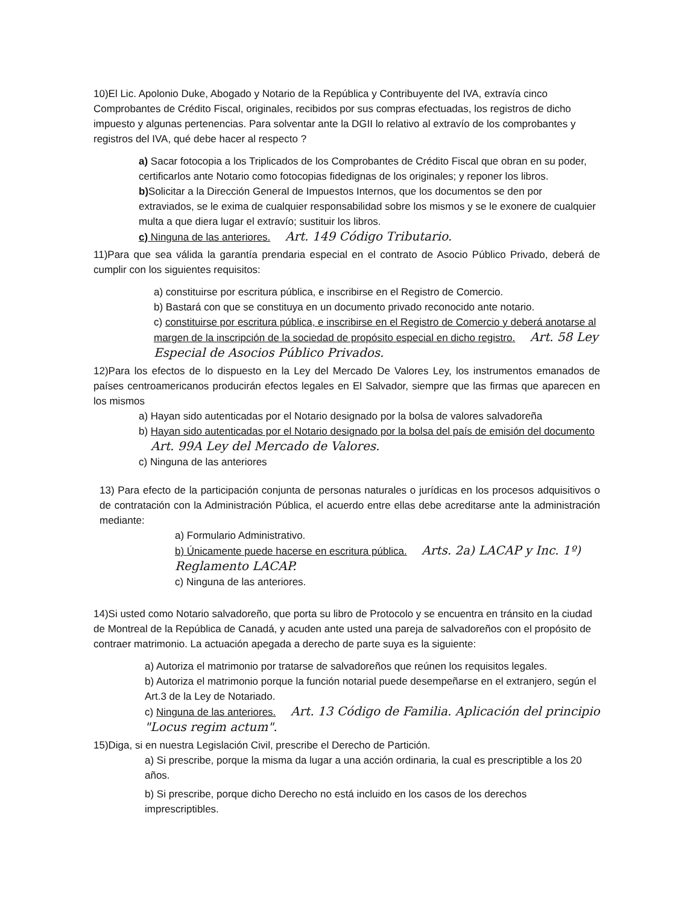10)El Lic. Apolonio Duke, Abogado y Notario de la República y Contribuyente del IVA, extravía cinco Comprobantes de Crédito Fiscal, originales, recibidos por sus compras efectuadas, los registros de dicho impuesto y algunas pertenencias. Para solventar ante la DGII lo relativo al extravío de los comprobantes y registros del IVA, qué debe hacer al respecto ?
a) Sacar fotocopia a los Triplicados de los Comprobantes de Crédito Fiscal que obran en su poder, certificarlos ante Notario como fotocopias fidedignas de los originales; y reponer los libros.
b) Solicitar a la Dirección General de Impuestos Internos, que los documentos se den por extraviados, se le exima de cualquier responsabilidad sobre los mismos y se le exonere de cualquier multa a que diera lugar el extravío; sustituir los libros.
c) Ninguna de las anteriores. Art. 149 Código Tributario.
11)Para que sea válida la garantía prendaria especial en el contrato de Asocio Público Privado, deberá de cumplir con los siguientes requisitos:
a) constituirse por escritura pública, e inscribirse en el Registro de Comercio.
b) Bastará con que se constituya en un documento privado reconocido ante notario.
c) constituirse por escritura pública, e inscribirse en el Registro de Comercio y deberá anotarse al margen de la inscripción de la sociedad de propósito especial en dicho registro. Art. 58 Ley Especial de Asocios Público Privados.
12)Para los efectos de lo dispuesto en la Ley del Mercado De Valores Ley, los instrumentos emanados de países centroamericanos producirán efectos legales en El Salvador, siempre que las firmas que aparecen en los mismos
a) Hayan sido autenticadas por el Notario designado por la bolsa de valores salvadoreña
b) Hayan sido autenticadas por el Notario designado por la bolsa del país de emisión del documento Art. 99A Ley del Mercado de Valores.
c) Ninguna de las anteriores
13) Para efecto de la participación conjunta de personas naturales o jurídicas en los procesos adquisitivos o de contratación con la Administración Pública, el acuerdo entre ellas debe acreditarse ante la administración mediante:
a) Formulario Administrativo.
b) Únicamente puede hacerse en escritura pública. Arts. 2a) LACAP y Inc. 1º) Reglamento LACAP.
c) Ninguna de las anteriores.
14)Si usted como Notario salvadoreño, que porta su libro de Protocolo y se encuentra en tránsito en la ciudad de Montreal de la República de Canadá, y acuden ante usted una pareja de salvadoreños con el propósito de contraer matrimonio. La actuación apegada a derecho de parte suya es la siguiente:
a) Autoriza el matrimonio por tratarse de salvadoreños que reúnen los requisitos legales.
b) Autoriza el matrimonio porque la función notarial puede desempeñarse en el extranjero, según el Art.3 de la Ley de Notariado.
c) Ninguna de las anteriores. Art. 13 Código de Familia. Aplicación del principio "Locus regim actum".
15)Diga, si en nuestra Legislación Civil, prescribe el Derecho de Partición.
a) Si prescribe, porque la misma da lugar a una acción ordinaria, la cual es prescriptible a los 20 años.
b) Si prescribe, porque dicho Derecho no está incluido en los casos de los derechos imprescriptibles.